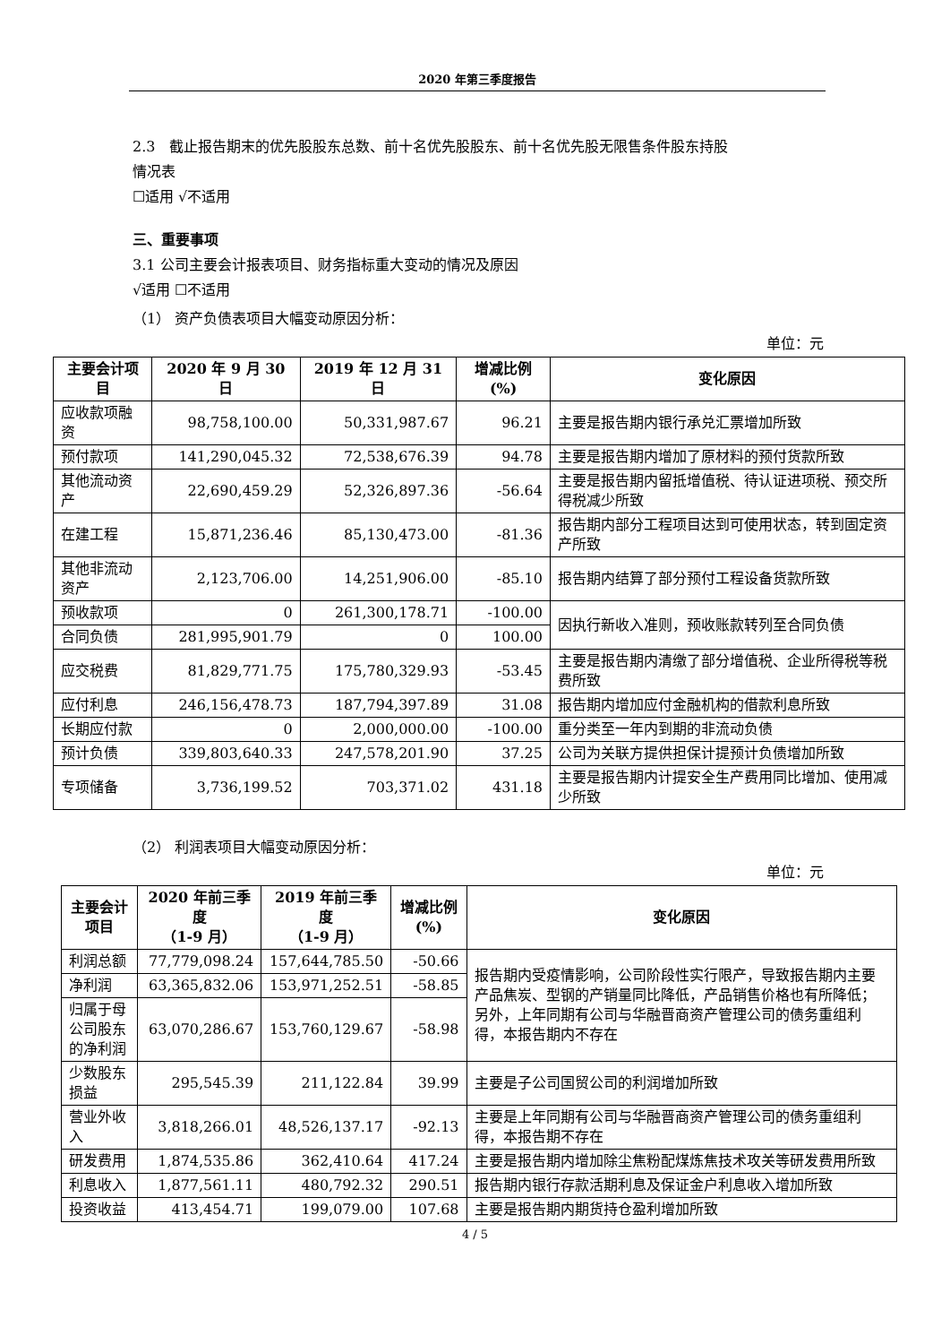2020 年第三季度报告
2.3　截止报告期末的优先股股东总数、前十名优先股股东、前十名优先股无限售条件股东持股
情况表
☐适用 √不适用
三、重要事项
3.1 公司主要会计报表项目、财务指标重大变动的情况及原因
√适用 ☐不适用
（1） 资产负债表项目大幅变动原因分析：
单位：元
| 主要会计项目 | 2020 年 9 月 30 日 | 2019 年 12 月 31 日 | 增减比例(%) | 变化原因 |
| --- | --- | --- | --- | --- |
| 应收款项融资 | 98,758,100.00 | 50,331,987.67 | 96.21 | 主要是报告期内银行承兑汇票增加所致 |
| 预付款项 | 141,290,045.32 | 72,538,676.39 | 94.78 | 主要是报告期内增加了原材料的预付货款所致 |
| 其他流动资产 | 22,690,459.29 | 52,326,897.36 | -56.64 | 主要是报告期内留抵增值税、待认证进项税、预交所得税减少所致 |
| 在建工程 | 15,871,236.46 | 85,130,473.00 | -81.36 | 报告期内部分工程项目达到可使用状态，转到固定资产所致 |
| 其他非流动资产 | 2,123,706.00 | 14,251,906.00 | -85.10 | 报告期内结算了部分预付工程设备货款所致 |
| 预收款项 | 0 | 261,300,178.71 | -100.00 | 因执行新收入准则，预收账款转列至合同负债 |
| 合同负债 | 281,995,901.79 | 0 | 100.00 | |
| 应交税费 | 81,829,771.75 | 175,780,329.93 | -53.45 | 主要是报告期内清缴了部分增值税、企业所得税等税费所致 |
| 应付利息 | 246,156,478.73 | 187,794,397.89 | 31.08 | 报告期内增加应付金融机构的借款利息所致 |
| 长期应付款 | 0 | 2,000,000.00 | -100.00 | 重分类至一年内到期的非流动负债 |
| 预计负债 | 339,803,640.33 | 247,578,201.90 | 37.25 | 公司为关联方提供担保计提预计负债增加所致 |
| 专项储备 | 3,736,199.52 | 703,371.02 | 431.18 | 主要是报告期内计提安全生产费用同比增加、使用减少所致 |
（2） 利润表项目大幅变动原因分析：
单位：元
| 主要会计项目 | 2020 年前三季度 （1-9 月） | 2019 年前三季度 （1-9 月） | 增减比例(%) | 变化原因 |
| --- | --- | --- | --- | --- |
| 利润总额 | 77,779,098.24 | 157,644,785.50 | -50.66 | 报告期内受疫情影响，公司阶段性实行限产，导致报告期内主要产品焦炭、型钢的产销量同比降低，产品销售价格也有所降低；另外，上年同期有公司与华融晋商资产管理公司的债务重组利得，本报告期内不存在 |
| 净利润 | 63,365,832.06 | 153,971,252.51 | -58.85 | |
| 归属于母公司股东的净利润 | 63,070,286.67 | 153,760,129.67 | -58.98 | |
| 少数股东损益 | 295,545.39 | 211,122.84 | 39.99 | 主要是子公司国贸公司的利润增加所致 |
| 营业外收入 | 3,818,266.01 | 48,526,137.17 | -92.13 | 主要是上年同期有公司与华融晋商资产管理公司的债务重组利得，本报告期不存在 |
| 研发费用 | 1,874,535.86 | 362,410.64 | 417.24 | 主要是报告期内增加除尘焦粉配煤炼焦技术攻关等研发费用所致 |
| 利息收入 | 1,877,561.11 | 480,792.32 | 290.51 | 报告期内银行存款活期利息及保证金户利息收入增加所致 |
| 投资收益 | 413,454.71 | 199,079.00 | 107.68 | 主要是报告期内期货持仓盈利增加所致 |
4 / 5